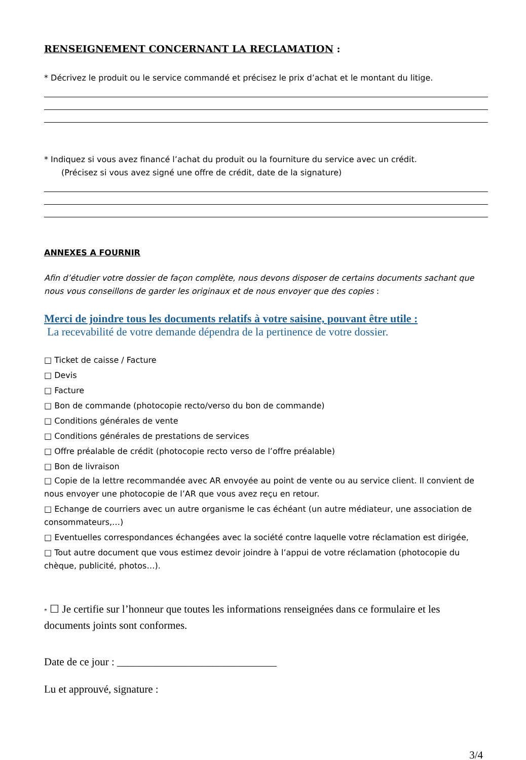RENSEIGNEMENT CONCERNANT LA RECLAMATION :
* Décrivez le produit ou le service commandé et précisez le prix d’achat et le montant du litige.
* Indiquez si vous avez financé l’achat du produit ou la fourniture du service avec un crédit.
(Précisez si vous avez signé une offre de crédit, date de la signature)
ANNEXES A FOURNIR
Afin d’étudier votre dossier de façon complète, nous devons disposer de certains documents sachant que nous vous conseillons de garder les originaux et de nous envoyer que des copies :
Merci de joindre tous les documents relatifs à votre saisine, pouvant être utile :
La recevabilité de votre demande dépendra de la pertinence de votre dossier.
□ Ticket de caisse / Facture
□ Devis
□ Facture
□ Bon de commande (photocopie recto/verso du bon de commande)
□ Conditions générales de vente
□ Conditions générales de prestations de services
□ Offre préalable de crédit (photocopie recto verso de l’offre préalable)
□ Bon de livraison
□ Copie de la lettre recommandée avec AR envoyée au point de vente ou au service client. Il convient de nous envoyer une photocopie de l’AR que vous avez reçu en retour.
□ Echange de courriers avec un autre organisme le cas échéant (un autre médiateur, une association de consommateurs,…)
□ Eventuelles correspondances échangées avec la société contre laquelle votre réclamation est dirigée,
□ Tout autre document que vous estimez devoir joindre à l’appui de votre réclamation (photocopie du chèque, publicité, photos…).
* ☐ Je certifie sur l’honneur que toutes les informations renseignées dans ce formulaire et les documents joints sont conformes.
Date de ce jour : ______________________________
Lu et approuvé, signature :
3/4